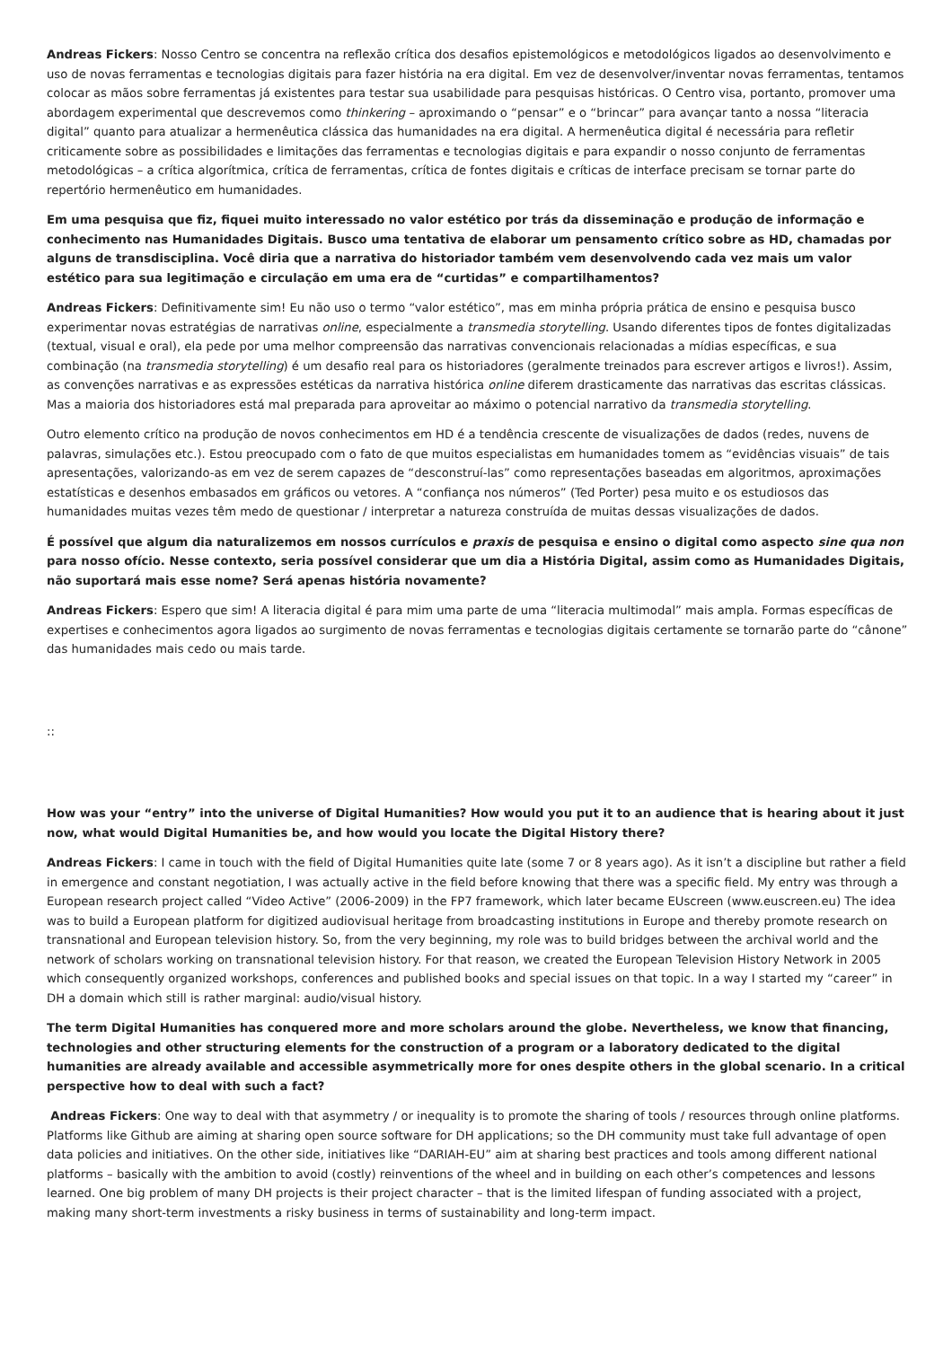Andreas Fickers: Nosso Centro se concentra na reflexão crítica dos desafios epistemológicos e metodológicos ligados ao desenvolvimento e uso de novas ferramentas e tecnologias digitais para fazer história na era digital. Em vez de desenvolver/inventar novas ferramentas, tentamos colocar as mãos sobre ferramentas já existentes para testar sua usabilidade para pesquisas históricas. O Centro visa, portanto, promover uma abordagem experimental que descrevemos como thinkering – aproximando o “pensar” e o “brincar” para avançar tanto a nossa “literacia digital” quanto para atualizar a hermenêutica clássica das humanidades na era digital. A hermenêutica digital é necessária para refletir criticamente sobre as possibilidades e limitações das ferramentas e tecnologias digitais e para expandir o nosso conjunto de ferramentas metodológicas – a crítica algorítmica, crítica de ferramentas, crítica de fontes digitais e críticas de interface precisam se tornar parte do repertório hermenêutico em humanidades.
Em uma pesquisa que fiz, fiquei muito interessado no valor estético por trás da disseminação e produção de informação e conhecimento nas Humanidades Digitais. Busco uma tentativa de elaborar um pensamento crítico sobre as HD, chamadas por alguns de transdisciplina. Você diria que a narrativa do historiador também vem desenvolvendo cada vez mais um valor estético para sua legitimação e circulação em uma era de “curtidas” e compartilhamentos?
Andreas Fickers: Definitivamente sim! Eu não uso o termo “valor estético”, mas em minha própria prática de ensino e pesquisa busco experimentar novas estratégias de narrativas online, especialmente a transmedia storytelling. Usando diferentes tipos de fontes digitalizadas (textual, visual e oral), ela pede por uma melhor compreensão das narrativas convencionais relacionadas a mídias específicas, e sua combinação (na transmedia storytelling) é um desafio real para os historiadores (geralmente treinados para escrever artigos e livros!). Assim, as convenções narrativas e as expressões estéticas da narrativa histórica online diferem drasticamente das narrativas das escritas clássicas. Mas a maioria dos historiadores está mal preparada para aproveitar ao máximo o potencial narrativo da transmedia storytelling.
Outro elemento crítico na produção de novos conhecimentos em HD é a tendência crescente de visualizações de dados (redes, nuvens de palavras, simulações etc.). Estou preocupado com o fato de que muitos especialistas em humanidades tomem as “evidências visuais” de tais apresentações, valorizando-as em vez de serem capazes de “desconstruí-las” como representações baseadas em algoritmos, aproximações estatísticas e desenhos embasados em gráficos ou vetores. A “confiança nos números” (Ted Porter) pesa muito e os estudiosos das humanidades muitas vezes têm medo de questionar / interpretar a natureza construída de muitas dessas visualizações de dados.
É possível que algum dia naturalizemos em nossos currículos e praxis de pesquisa e ensino o digital como aspecto sine qua non para nosso ofício. Nesse contexto, seria possível considerar que um dia a História Digital, assim como as Humanidades Digitais, não suportará mais esse nome? Será apenas história novamente?
Andreas Fickers: Espero que sim! A literacia digital é para mim uma parte de uma “literacia multimodal” mais ampla. Formas específicas de expertises e conhecimentos agora ligados ao surgimento de novas ferramentas e tecnologias digitais certamente se tornarão parte do “cânone” das humanidades mais cedo ou mais tarde.
::
How was your “entry” into the universe of Digital Humanities? How would you put it to an audience that is hearing about it just now, what would Digital Humanities be, and how would you locate the Digital History there?
Andreas Fickers: I came in touch with the field of Digital Humanities quite late (some 7 or 8 years ago). As it isn’t a discipline but rather a field in emergence and constant negotiation, I was actually active in the field before knowing that there was a specific field. My entry was through a European research project called “Video Active” (2006-2009) in the FP7 framework, which later became EUscreen (www.euscreen.eu) The idea was to build a European platform for digitized audiovisual heritage from broadcasting institutions in Europe and thereby promote research on transnational and European television history. So, from the very beginning, my role was to build bridges between the archival world and the network of scholars working on transnational television history. For that reason, we created the European Television History Network in 2005 which consequently organized workshops, conferences and published books and special issues on that topic. In a way I started my “career” in DH a domain which still is rather marginal: audio/visual history.
The term Digital Humanities has conquered more and more scholars around the globe. Nevertheless, we know that financing, technologies and other structuring elements for the construction of a program or a laboratory dedicated to the digital humanities are already available and accessible asymmetrically more for ones despite others in the global scenario. In a critical perspective how to deal with such a fact?
Andreas Fickers: One way to deal with that asymmetry / or inequality is to promote the sharing of tools / resources through online platforms. Platforms like Github are aiming at sharing open source software for DH applications; so the DH community must take full advantage of open data policies and initiatives. On the other side, initiatives like “DARIAH-EU” aim at sharing best practices and tools among different national platforms – basically with the ambition to avoid (costly) reinventions of the wheel and in building on each other’s competences and lessons learned. One big problem of many DH projects is their project character – that is the limited lifespan of funding associated with a project, making many short-term investments a risky business in terms of sustainability and long-term impact.